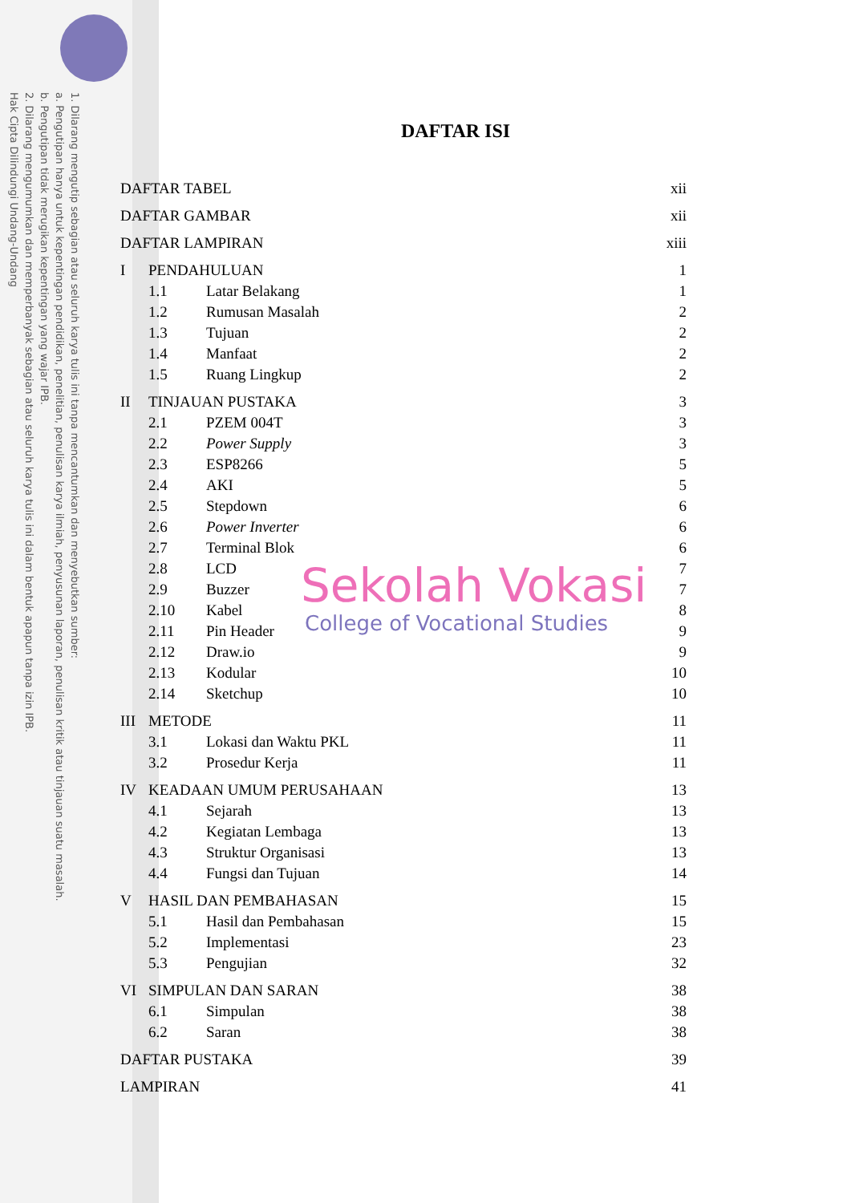1. Dilarang mengutip sebagian atau seluruh karya tulis ini tanpa mencantumkan dan menyebutkan sumber:
a. Pengutipan hanya untuk kepentingan pendidikan, penelitian, penulisan karya ilmiah, penyusunan laporan, penulisan kritik atau tinjauan suatu masalah.
b. Pengutipan tidak merugikan kepentingan yang wajar IPB.
2. Dilarang mengumumkan dan memperbanyak sebagian atau seluruh karya tulis ini dalam bentuk apapun tanpa izin IPB.
Hak Cipta Dilindungi Undang-Undang
DAFTAR ISI
| DAFTAR TABEL | | | xii |
| DAFTAR GAMBAR | | | xii |
| DAFTAR LAMPIRAN | | | xiii |
| I | PENDAHULUAN | | 1 |
| | 1.1 | Latar Belakang | 1 |
| | 1.2 | Rumusan Masalah | 2 |
| | 1.3 | Tujuan | 2 |
| | 1.4 | Manfaat | 2 |
| | 1.5 | Ruang Lingkup | 2 |
| II | TINJAUAN PUSTAKA | | 3 |
| | 2.1 | PZEM 004T | 3 |
| | 2.2 | Power Supply | 3 |
| | 2.3 | ESP8266 | 5 |
| | 2.4 | AKI | 5 |
| | 2.5 | Stepdown | 6 |
| | 2.6 | Power Inverter | 6 |
| | 2.7 | Terminal Blok | 6 |
| | 2.8 | LCD | 7 |
| | 2.9 | Buzzer | 7 |
| | 2.10 | Kabel | 8 |
| | 2.11 | Pin Header | 9 |
| | 2.12 | Draw.io | 9 |
| | 2.13 | Kodular | 10 |
| | 2.14 | Sketchup | 10 |
| III | METODE | | 11 |
| | 3.1 | Lokasi dan Waktu PKL | 11 |
| | 3.2 | Prosedur Kerja | 11 |
| IV | KEADAAN UMUM PERUSAHAAN | | 13 |
| | 4.1 | Sejarah | 13 |
| | 4.2 | Kegiatan Lembaga | 13 |
| | 4.3 | Struktur Organisasi | 13 |
| | 4.4 | Fungsi dan Tujuan | 14 |
| V | HASIL DAN PEMBAHASAN | | 15 |
| | 5.1 | Hasil dan Pembahasan | 15 |
| | 5.2 | Implementasi | 23 |
| | 5.3 | Pengujian | 32 |
| VI | SIMPULAN DAN SARAN | | 38 |
| | 6.1 | Simpulan | 38 |
| | 6.2 | Saran | 38 |
| DAFTAR PUSTAKA | | | 39 |
| LAMPIRAN | | | 41 |
Sekolah Vokasi
College of Vocational Studies